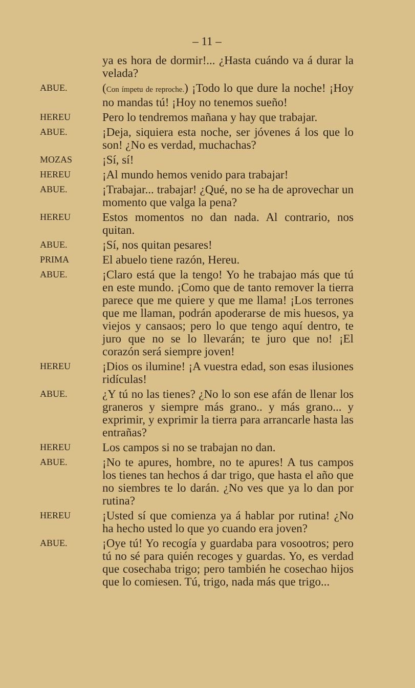– 11 –
ya es hora de dormir!... ¿Hasta cuándo va á durar la velada?
ABUE.
(Con ímpetu de reproche.) ¡Todo lo que dure la noche! ¡Hoy no mandas tú! ¡Hoy no tenemos sueño!
HEREU
Pero lo tendremos mañana y hay que trabajar.
ABUE.
¡Deja, siquiera esta noche, ser jóvenes á los que lo son! ¿No es verdad, muchachas?
MOZAS
¡Sí, sí!
HEREU
¡Al mundo hemos venido para trabajar!
ABUE.
¡Trabajar... trabajar! ¿Qué, no se ha de aprovechar un momento que valga la pena?
HEREU
Estos momentos no dan nada. Al contrario, nos quitan.
ABUE.
¡Sí, nos quitan pesares!
PRIMA
El abuelo tiene razón, Hereu.
ABUE.
¡Claro está que la tengo! Yo he trabajao más que tú en este mundo. ¡Como que de tanto remover la tierra parece que me quiere y que me llama! ¡Los terrones que me llaman, podrán apoderarse de mis huesos, ya viejos y cansaos; pero lo que tengo aquí dentro, te juro que no se lo llevarán; te juro que no! ¡El corazón será siempre joven!
HEREU
¡Dios os ilumine! ¡A vuestra edad, son esas ilusiones ridículas!
ABUE.
¿Y tú no las tienes? ¿No lo son ese afán de llenar los graneros y siempre más grano.. y más grano... y exprimir, y exprimir la tierra para arrancarle hasta las entrañas?
HEREU
Los campos si no se trabajan no dan.
ABUE.
¡No te apures, hombre, no te apures! A tus campos los tienes tan hechos á dar trigo, que hasta el año que no siembres te lo darán. ¿No ves que ya lo dan por rutina?
HEREU
¡Usted sí que comienza ya á hablar por rutina! ¿No ha hecho usted lo que yo cuando era joven?
ABUE.
¡Oye tú! Yo recogía y guardaba para vosootros; pero tú no sé para quién recoges y guardas. Yo, es verdad que cosechaba trigo; pero también he cosechao hijos que lo comiesen. Tú, trigo, nada más que trigo...